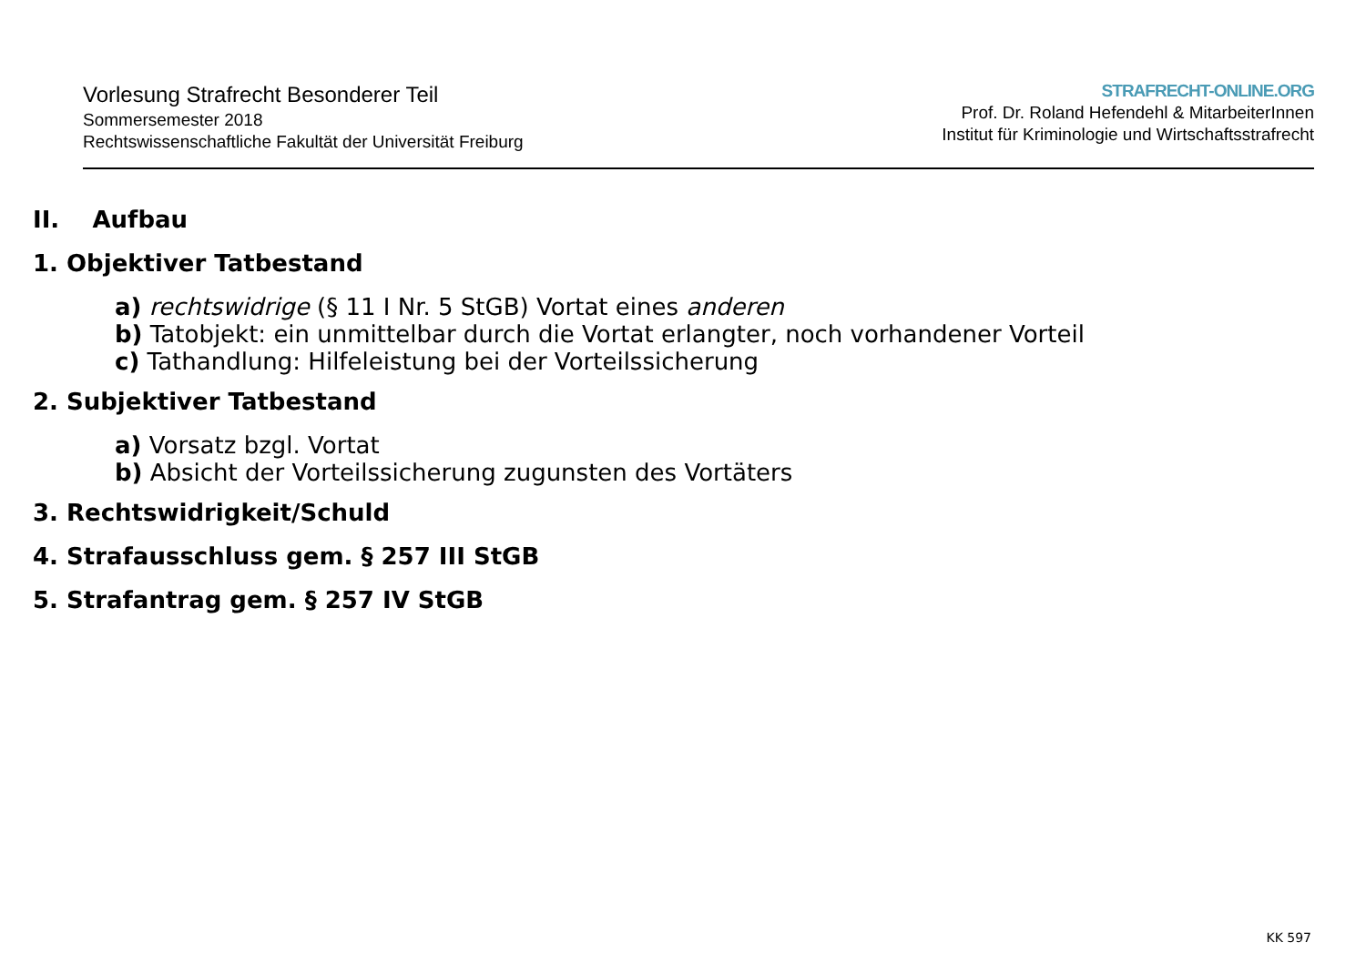Vorlesung Strafrecht Besonderer Teil
Sommersemester 2018
Rechtswissenschaftliche Fakultät der Universität Freiburg
STRAFRECHT-ONLINE.ORG
Prof. Dr. Roland Hefendehl & MitarbeiterInnen
Institut für Kriminologie und Wirtschaftsstrafrecht
II. Aufbau
1. Objektiver Tatbestand
a) rechtswidrige (§ 11 I Nr. 5 StGB) Vortat eines anderen
b) Tatobjekt: ein unmittelbar durch die Vortat erlangter, noch vorhandener Vorteil
c) Tathandlung: Hilfeleistung bei der Vorteilssicherung
2. Subjektiver Tatbestand
a) Vorsatz bzgl. Vortat
b) Absicht der Vorteilssicherung zugunsten des Vortäters
3. Rechtswidrigkeit/Schuld
4. Strafausschluss gem. § 257 III StGB
5. Strafantrag gem. § 257 IV StGB
KK 597